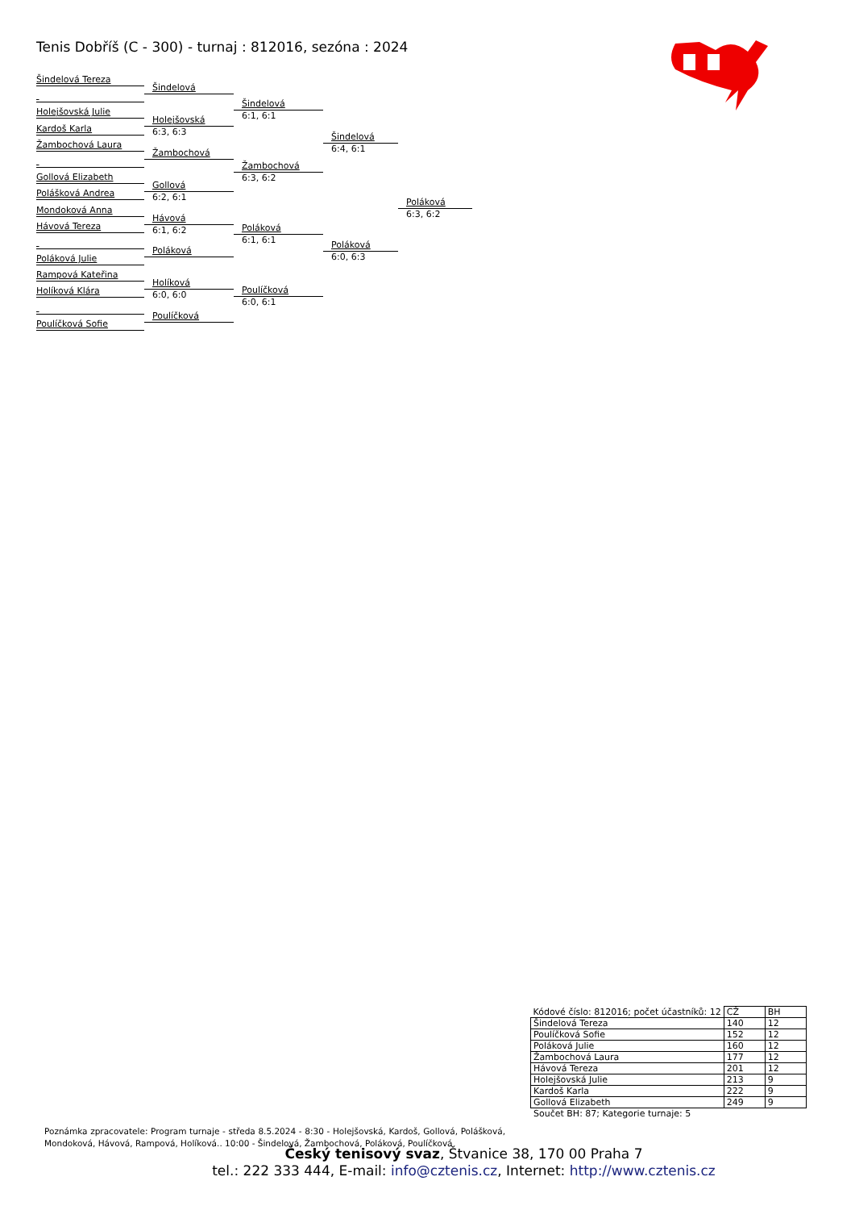Tenis Dobříš (C - 300) - turnaj : 812016, sezóna : 2024
Šindelová Tereza
Holejšovská Julie
Kardoš Karla
Žambochová Laura
Gollová Elizabeth
Polášková Andrea
Mondoková Anna
Hávová Tereza
Poláková Julie
Rampová Kateřina
Holíková Klára
Poulíčková Sofie
Šindelová
Holejšovská
6:3, 6:3
Žambochová
Gollová
6:2, 6:1
Hávová
6:1, 6:2
Poláková
Holíková
6:0, 6:0
Poulíčková
Šindelová
6:1, 6:1
Žambochová
6:3, 6:2
Poláková
6:1, 6:1
Poulíčková
6:0, 6:1
Šindelová
6:4, 6:1
Poláková
6:0, 6:3
Poláková
6:3, 6:2
| Kódové číslo: 812016; počet účastníků: 12 | CŽ | BH |
| Šindelová Tereza | 140 | 12 |
| Poulíčková Sofie | 152 | 12 |
| Poláková Julie | 160 | 12 |
| Žambochová Laura | 177 | 12 |
| Hávová Tereza | 201 | 12 |
| Holejšovská Julie | 213 | 9 |
| Kardoš Karla | 222 | 9 |
| Gollová Elizabeth | 249 | 9 |
Součet BH: 87; Kategorie turnaje: 5
Poznámka zpracovatele: Program turnaje - středa 8.5.2024 - 8:30 - Holejšovská, Kardoš, Gollová, Polášková, Mondoková, Hávová, Rampová, Holíková.. 10:00 - Šindelová, Žambochová, Poláková, Poulíčková
Český tenisový svaz, Štvanice 38, 170 00 Praha 7
tel.: 222 333 444, E-mail: info@cztenis.cz, Internet: http://www.cztenis.cz